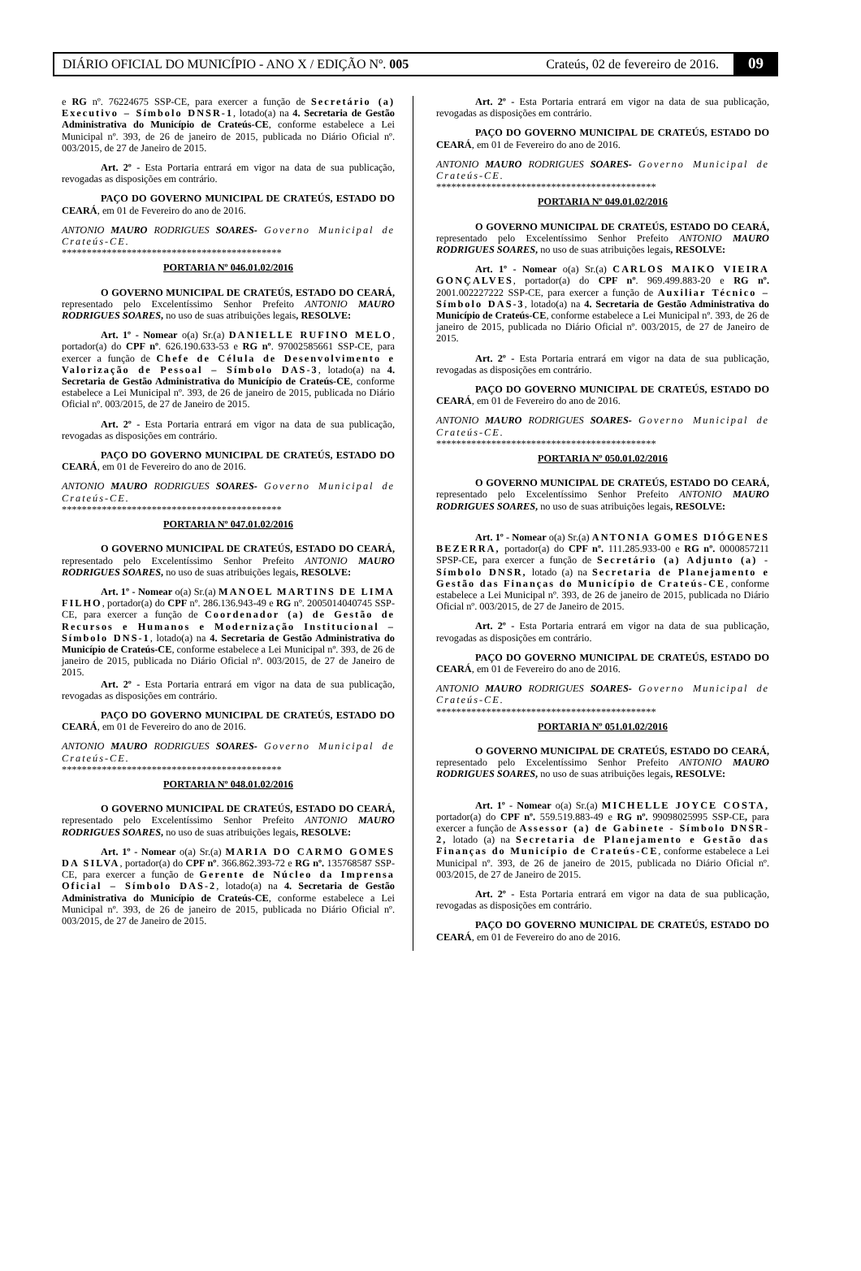DIÁRIO OFICIAL DO MUNICÍPIO - ANO X / EDIÇÃO Nº. 005 Crateús, 02 de fevereiro de 2016. 09
e RG nº. 76224675 SSP-CE, para exercer a função de Secretário (a) Executivo – Símbolo DNSR-1, lotado(a) na 4. Secretaria de Gestão Administrativa do Município de Crateús-CE, conforme estabelece a Lei Municipal nº. 393, de 26 de janeiro de 2015, publicada no Diário Oficial nº. 003/2015, de 27 de Janeiro de 2015.
Art. 2º - Esta Portaria entrará em vigor na data de sua publicação, revogadas as disposições em contrário.
PAÇO DO GOVERNO MUNICIPAL DE CRATEÚS, ESTADO DO CEARÁ, em 01 de Fevereiro do ano de 2016.
ANTONIO MAURO RODRIGUES SOARES- Governo Municipal de Crateús-CE.
********************************************
PORTARIA Nº 046.01.02/2016
O GOVERNO MUNICIPAL DE CRATEÚS, ESTADO DO CEARÁ, representado pelo Excelentíssimo Senhor Prefeito ANTONIO MAURO RODRIGUES SOARES, no uso de suas atribuições legais, RESOLVE:
Art. 1º - Nomear o(a) Sr.(a) DANIELLE RUFINO MELO, portador(a) do CPF nº. 626.190.633-53 e RG nº. 97002585661 SSP-CE, para exercer a função de Chefe de Célula de Desenvolvimento e Valorização de Pessoal – Símbolo DAS-3, lotado(a) na 4. Secretaria de Gestão Administrativa do Município de Crateús-CE, conforme estabelece a Lei Municipal nº. 393, de 26 de janeiro de 2015, publicada no Diário Oficial nº. 003/2015, de 27 de Janeiro de 2015.
Art. 2º - Esta Portaria entrará em vigor na data de sua publicação, revogadas as disposições em contrário.
PAÇO DO GOVERNO MUNICIPAL DE CRATEÚS, ESTADO DO CEARÁ, em 01 de Fevereiro do ano de 2016.
ANTONIO MAURO RODRIGUES SOARES- Governo Municipal de Crateús-CE.
********************************************
PORTARIA Nº 047.01.02/2016
O GOVERNO MUNICIPAL DE CRATEÚS, ESTADO DO CEARÁ, representado pelo Excelentíssimo Senhor Prefeito ANTONIO MAURO RODRIGUES SOARES, no uso de suas atribuições legais, RESOLVE:
Art. 1º - Nomear o(a) Sr.(a) MANOEL MARTINS DE LIMA FILHO, portador(a) do CPF nº. 286.136.943-49 e RG nº. 2005014040745 SSP-CE, para exercer a função de Coordenador (a) de Gestão de Recursos e Humanos e Modernização Institucional – Símbolo DNS-1, lotado(a) na 4. Secretaria de Gestão Administrativa do Município de Crateús-CE, conforme estabelece a Lei Municipal nº. 393, de 26 de janeiro de 2015, publicada no Diário Oficial nº. 003/2015, de 27 de Janeiro de 2015.
Art. 2º - Esta Portaria entrará em vigor na data de sua publicação, revogadas as disposições em contrário.
PAÇO DO GOVERNO MUNICIPAL DE CRATEÚS, ESTADO DO CEARÁ, em 01 de Fevereiro do ano de 2016.
ANTONIO MAURO RODRIGUES SOARES- Governo Municipal de Crateús-CE.
********************************************
PORTARIA Nº 048.01.02/2016
O GOVERNO MUNICIPAL DE CRATEÚS, ESTADO DO CEARÁ, representado pelo Excelentíssimo Senhor Prefeito ANTONIO MAURO RODRIGUES SOARES, no uso de suas atribuições legais, RESOLVE:
Art. 1º - Nomear o(a) Sr.(a) MARIA DO CARMO GOMES DA SILVA, portador(a) do CPF nº. 366.862.393-72 e RG nº. 135768587 SSP-CE, para exercer a função de Gerente de Núcleo da Imprensa Oficial – Símbolo DAS-2, lotado(a) na 4. Secretaria de Gestão Administrativa do Município de Crateús-CE, conforme estabelece a Lei Municipal nº. 393, de 26 de janeiro de 2015, publicada no Diário Oficial nº. 003/2015, de 27 de Janeiro de 2015.
Art. 2º - Esta Portaria entrará em vigor na data de sua publicação, revogadas as disposições em contrário.
PAÇO DO GOVERNO MUNICIPAL DE CRATEÚS, ESTADO DO CEARÁ, em 01 de Fevereiro do ano de 2016.
ANTONIO MAURO RODRIGUES SOARES- Governo Municipal de Crateús-CE.
********************************************
PORTARIA Nº 049.01.02/2016
O GOVERNO MUNICIPAL DE CRATEÚS, ESTADO DO CEARÁ, representado pelo Excelentíssimo Senhor Prefeito ANTONIO MAURO RODRIGUES SOARES, no uso de suas atribuições legais, RESOLVE:
Art. 1º - Nomear o(a) Sr.(a) CARLOS MAIKO VIEIRA GONÇALVES, portador(a) do CPF nº. 969.499.883-20 e RG nº. 2001.002227222 SSP-CE, para exercer a função de Auxiliar Técnico – Símbolo DAS-3, lotado(a) na 4. Secretaria de Gestão Administrativa do Município de Crateús-CE, conforme estabelece a Lei Municipal nº. 393, de 26 de janeiro de 2015, publicada no Diário Oficial nº. 003/2015, de 27 de Janeiro de 2015.
Art. 2º - Esta Portaria entrará em vigor na data de sua publicação, revogadas as disposições em contrário.
PAÇO DO GOVERNO MUNICIPAL DE CRATEÚS, ESTADO DO CEARÁ, em 01 de Fevereiro do ano de 2016.
ANTONIO MAURO RODRIGUES SOARES- Governo Municipal de Crateús-CE.
********************************************
PORTARIA Nº 050.01.02/2016
O GOVERNO MUNICIPAL DE CRATEÚS, ESTADO DO CEARÁ, representado pelo Excelentíssimo Senhor Prefeito ANTONIO MAURO RODRIGUES SOARES, no uso de suas atribuições legais, RESOLVE:
Art. 1º - Nomear o(a) Sr.(a) ANTONIA GOMES DIÓGENES BEZERRA, portador(a) do CPF nº. 111.285.933-00 e RG nº. 0000857211 SPSP-CE, para exercer a função de Secretário (a) Adjunto (a) - Símbolo DNSR, lotado (a) na Secretaria de Planejamento e Gestão das Finanças do Município de Crateús-CE, conforme estabelece a Lei Municipal nº. 393, de 26 de janeiro de 2015, publicada no Diário Oficial nº. 003/2015, de 27 de Janeiro de 2015.
Art. 2º - Esta Portaria entrará em vigor na data de sua publicação, revogadas as disposições em contrário.
PAÇO DO GOVERNO MUNICIPAL DE CRATEÚS, ESTADO DO CEARÁ, em 01 de Fevereiro do ano de 2016.
ANTONIO MAURO RODRIGUES SOARES- Governo Municipal de Crateús-CE.
********************************************
PORTARIA Nº 051.01.02/2016
O GOVERNO MUNICIPAL DE CRATEÚS, ESTADO DO CEARÁ, representado pelo Excelentíssimo Senhor Prefeito ANTONIO MAURO RODRIGUES SOARES, no uso de suas atribuições legais, RESOLVE:
Art. 1º - Nomear o(a) Sr.(a) MICHELLE JOYCE COSTA, portador(a) do CPF nº. 559.519.883-49 e RG nº. 99098025995 SSP-CE, para exercer a função de Assessor (a) de Gabinete - Símbolo DNSR-2, lotado (a) na Secretaria de Planejamento e Gestão das Finanças do Município de Crateús-CE, conforme estabelece a Lei Municipal nº. 393, de 26 de janeiro de 2015, publicada no Diário Oficial nº. 003/2015, de 27 de Janeiro de 2015.
Art. 2º - Esta Portaria entrará em vigor na data de sua publicação, revogadas as disposições em contrário.
PAÇO DO GOVERNO MUNICIPAL DE CRATEÚS, ESTADO DO CEARÁ, em 01 de Fevereiro do ano de 2016.